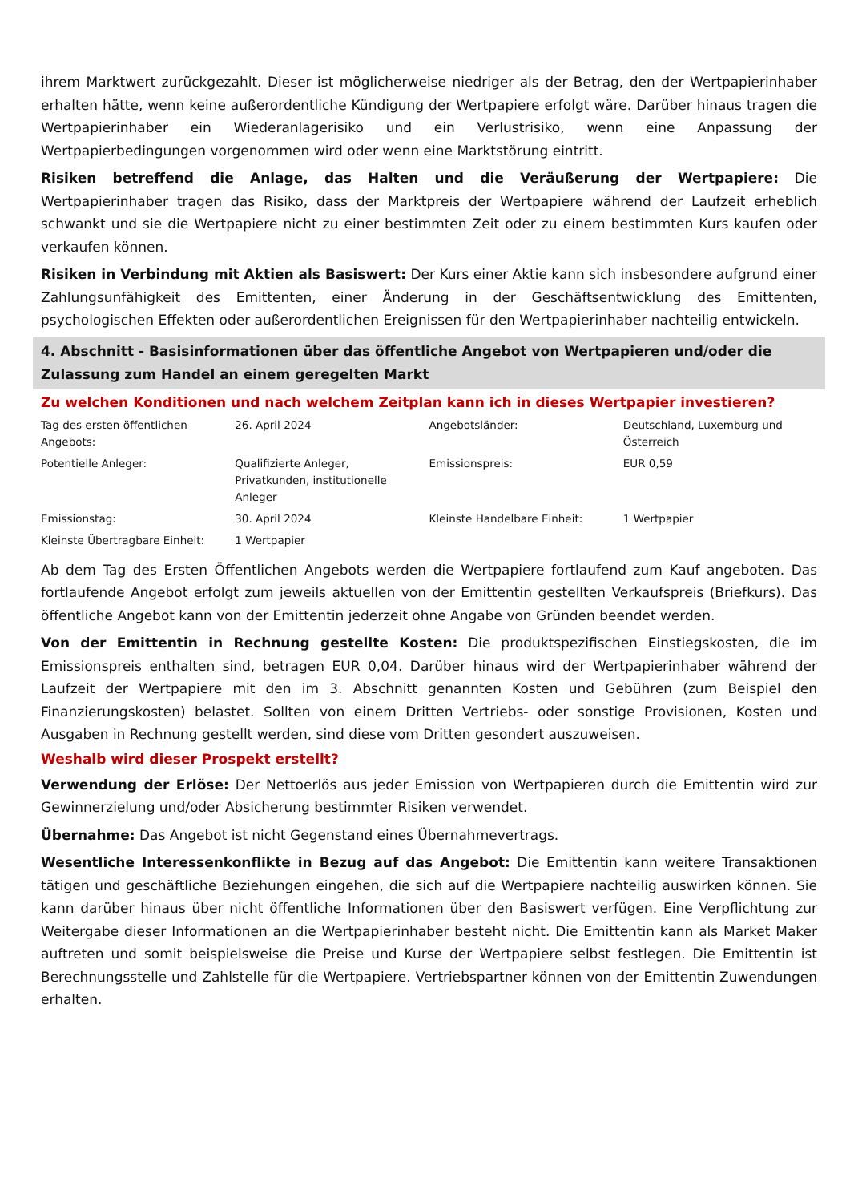ihrem Marktwert zurückgezahlt. Dieser ist möglicherweise niedriger als der Betrag, den der Wertpapierinhaber erhalten hätte, wenn keine außerordentliche Kündigung der Wertpapiere erfolgt wäre. Darüber hinaus tragen die Wertpapierinhaber ein Wiederanlagerisiko und ein Verlustrisiko, wenn eine Anpassung der Wertpapierbedingungen vorgenommen wird oder wenn eine Marktstörung eintritt.
Risiken betreffend die Anlage, das Halten und die Veräußerung der Wertpapiere: Die Wertpapierinhaber tragen das Risiko, dass der Marktpreis der Wertpapiere während der Laufzeit erheblich schwankt und sie die Wertpapiere nicht zu einer bestimmten Zeit oder zu einem bestimmten Kurs kaufen oder verkaufen können.
Risiken in Verbindung mit Aktien als Basiswert: Der Kurs einer Aktie kann sich insbesondere aufgrund einer Zahlungsunfähigkeit des Emittenten, einer Änderung in der Geschäftsentwicklung des Emittenten, psychologischen Effekten oder außerordentlichen Ereignissen für den Wertpapierinhaber nachteilig entwickeln.
4. Abschnitt - Basisinformationen über das öffentliche Angebot von Wertpapieren und/oder die Zulassung zum Handel an einem geregelten Markt
Zu welchen Konditionen und nach welchem Zeitplan kann ich in dieses Wertpapier investieren?
| Tag des ersten öffentlichen Angebots: | 26. April 2024 | Angebotsländer: | Deutschland, Luxemburg und Österreich |
| Potentielle Anleger: | Qualifizierte Anleger, Privatkunden, institutionelle Anleger | Emissionspreis: | EUR 0,59 |
| Emissionstag: | 30. April 2024 | Kleinste Handelbare Einheit: | 1 Wertpapier |
| Kleinste Übertragbare Einheit: | 1 Wertpapier | | |
Ab dem Tag des Ersten Öffentlichen Angebots werden die Wertpapiere fortlaufend zum Kauf angeboten. Das fortlaufende Angebot erfolgt zum jeweils aktuellen von der Emittentin gestellten Verkaufspreis (Briefkurs). Das öffentliche Angebot kann von der Emittentin jederzeit ohne Angabe von Gründen beendet werden.
Von der Emittentin in Rechnung gestellte Kosten: Die produktspezifischen Einstiegskosten, die im Emissionspreis enthalten sind, betragen EUR 0,04. Darüber hinaus wird der Wertpapierinhaber während der Laufzeit der Wertpapiere mit den im 3. Abschnitt genannten Kosten und Gebühren (zum Beispiel den Finanzierungskosten) belastet. Sollten von einem Dritten Vertriebs- oder sonstige Provisionen, Kosten und Ausgaben in Rechnung gestellt werden, sind diese vom Dritten gesondert auszuweisen.
Weshalb wird dieser Prospekt erstellt?
Verwendung der Erlöse: Der Nettoerlös aus jeder Emission von Wertpapieren durch die Emittentin wird zur Gewinnerzielung und/oder Absicherung bestimmter Risiken verwendet.
Übernahme: Das Angebot ist nicht Gegenstand eines Übernahmevertrags.
Wesentliche Interessenkonflikte in Bezug auf das Angebot: Die Emittentin kann weitere Transaktionen tätigen und geschäftliche Beziehungen eingehen, die sich auf die Wertpapiere nachteilig auswirken können. Sie kann darüber hinaus über nicht öffentliche Informationen über den Basiswert verfügen. Eine Verpflichtung zur Weitergabe dieser Informationen an die Wertpapierinhaber besteht nicht. Die Emittentin kann als Market Maker auftreten und somit beispielsweise die Preise und Kurse der Wertpapiere selbst festlegen. Die Emittentin ist Berechnungsstelle und Zahlstelle für die Wertpapiere. Vertriebspartner können von der Emittentin Zuwendungen erhalten.